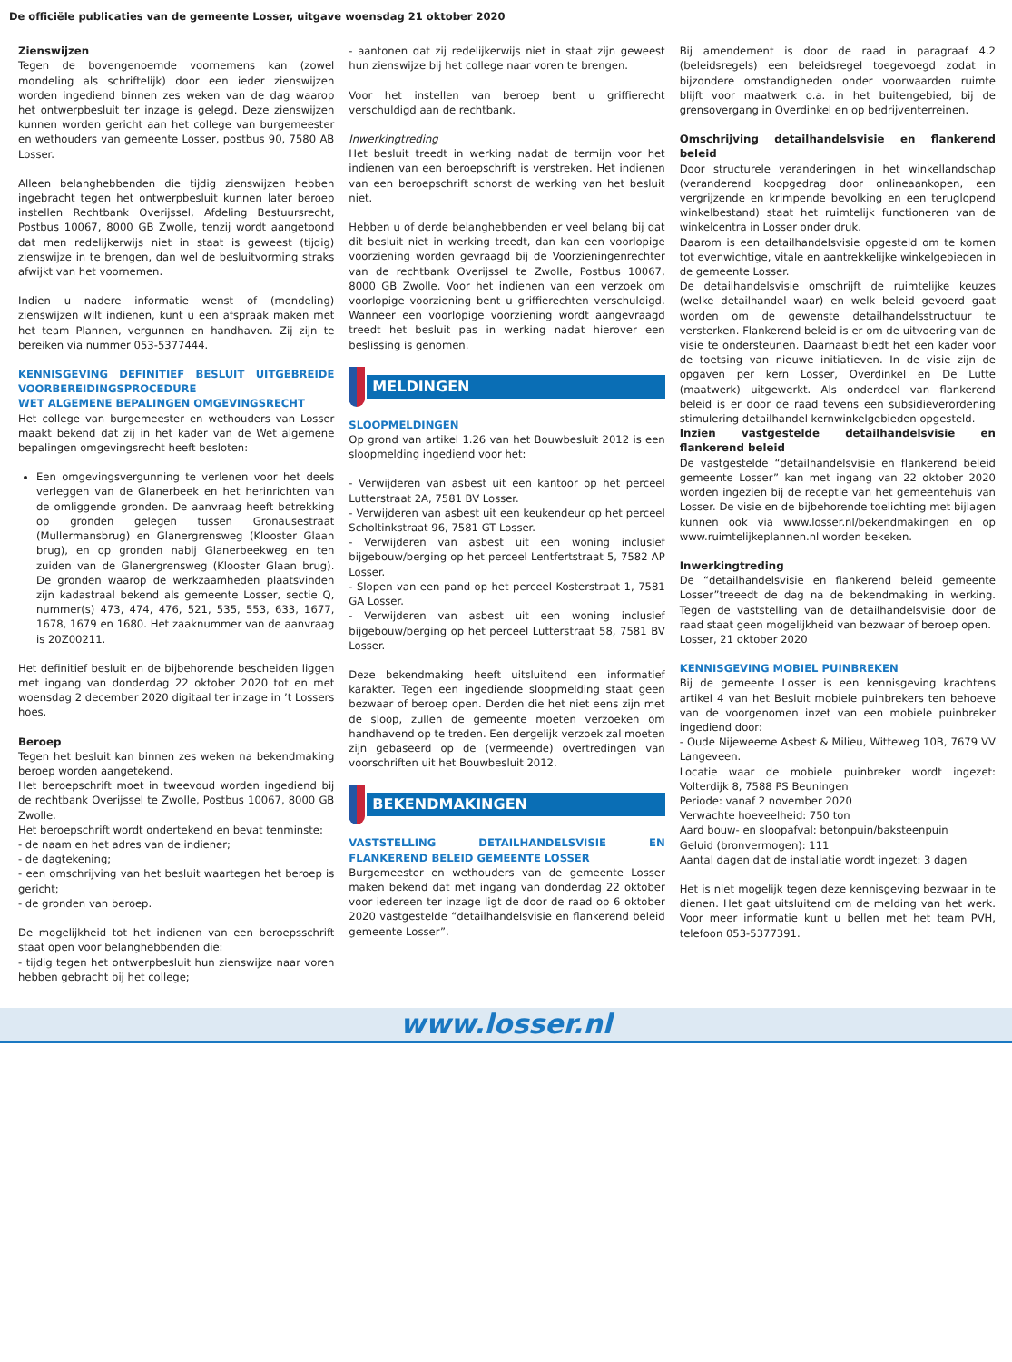De officiële publicaties van de gemeente Losser, uitgave woensdag 21 oktober 2020
Zienswijzen
Tegen de bovengenoemde voornemens kan (zowel mondeling als schriftelijk) door een ieder zienswijzen worden ingediend binnen zes weken van de dag waarop het ontwerpbesluit ter inzage is gelegd. Deze zienswijzen kunnen worden gericht aan het college van burgemeester en wethouders van gemeente Losser, postbus 90, 7580 AB Losser.
Alleen belanghebbenden die tijdig zienswijzen hebben ingebracht tegen het ontwerpbesluit kunnen later beroep instellen Rechtbank Overijssel, Afdeling Bestuursrecht, Postbus 10067, 8000 GB Zwolle, tenzij wordt aangetoond dat men redelijkerwijs niet in staat is geweest (tijdig) zienswijze in te brengen, dan wel de besluitvorming straks afwijkt van het voornemen.
Indien u nadere informatie wenst of (mondeling) zienswijzen wilt indienen, kunt u een afspraak maken met het team Plannen, vergunnen en handhaven. Zij zijn te bereiken via nummer 053-5377444.
KENNISGEVING DEFINITIEF BESLUIT UITGEBREIDE VOORBEREIDINGSPROCEDURE
WET ALGEMENE BEPALINGEN OMGEVINGSRECHT
Het college van burgemeester en wethouders van Losser maakt bekend dat zij in het kader van de Wet algemene bepalingen omgevingsrecht heeft besloten:
Een omgevingsvergunning te verlenen voor het deels verleggen van de Glanerbeek en het herinrichten van de omliggende gronden. De aanvraag heeft betrekking op gronden gelegen tussen Gronausestraat (Mullermansbrug) en Glanergrensweg (Klooster Glaan brug), en op gronden nabij Glanerbeekweg en ten zuiden van de Glanergrensweg (Klooster Glaan brug). De gronden waarop de werkzaamheden plaatsvinden zijn kadastraal bekend als gemeente Losser, sectie Q, nummer(s) 473, 474, 476, 521, 535, 553, 633, 1677, 1678, 1679 en 1680. Het zaaknummer van de aanvraag is 20Z00211.
Het definitief besluit en de bijbehorende bescheiden liggen met ingang van donderdag 22 oktober 2020 tot en met woensdag 2 december 2020 digitaal ter inzage in ’t Lossers hoes.
Beroep
Tegen het besluit kan binnen zes weken na bekendmaking beroep worden aangetekend.
Het beroepschrift moet in tweevoud worden ingediend bij de rechtbank Overijssel te Zwolle, Postbus 10067, 8000 GB Zwolle.
Het beroepschrift wordt ondertekend en bevat tenminste:
- de naam en het adres van de indiener;
- de dagtekening;
- een omschrijving van het besluit waartegen het beroep is gericht;
- de gronden van beroep.
De mogelijkheid tot het indienen van een beroepsschrift staat open voor belanghebbenden die:
- tijdig tegen het ontwerpbesluit hun zienswijze naar voren hebben gebracht bij het college;
- aantonen dat zij redelijkerwijs niet in staat zijn geweest hun zienswijze bij het college naar voren te brengen.
Voor het instellen van beroep bent u griffierecht verschuldigd aan de rechtbank.
Inwerkingtreding
Het besluit treedt in werking nadat de termijn voor het indienen van een beroepschrift is verstreken. Het indienen van een beroepschrift schorst de werking van het besluit niet.
Hebben u of derde belanghebbenden er veel belang bij dat dit besluit niet in werking treedt, dan kan een voorlopige voorziening worden gevraagd bij de Voorzieningenrechter van de rechtbank Overijssel te Zwolle, Postbus 10067, 8000 GB Zwolle. Voor het indienen van een verzoek om voorlopige voorziening bent u griffierechten verschuldigd. Wanneer een voorlopige voorziening wordt aangevraagd treedt het besluit pas in werking nadat hierover een beslissing is genomen.
MELDINGEN
SLOOPMELDINGEN
Op grond van artikel 1.26 van het Bouwbesluit 2012 is een sloopmelding ingediend voor het:
- Verwijderen van asbest uit een kantoor op het perceel Lutterstraat 2A, 7581 BV Losser.
- Verwijderen van asbest uit een keukendeur op het perceel Scholtinkstraat 96, 7581 GT Losser.
- Verwijderen van asbest uit een woning inclusief bijgebouw/berging op het perceel Lentfertstraat 5, 7582 AP Losser.
- Slopen van een pand op het perceel Kosterstraat 1, 7581 GA Losser.
- Verwijderen van asbest uit een woning inclusief bijgebouw/berging op het perceel Lutterstraat 58, 7581 BV Losser.
Deze bekendmaking heeft uitsluitend een informatief karakter. Tegen een ingediende sloopmelding staat geen bezwaar of beroep open. Derden die het niet eens zijn met de sloop, zullen de gemeente moeten verzoeken om handhavend op te treden. Een dergelijk verzoek zal moeten zijn gebaseerd op de (vermeende) overtredingen van voorschriften uit het Bouwbesluit 2012.
BEKENDMAKINGEN
VASTSTELLING DETAILHANDELSVISIE EN FLANKEREND BELEID GEMEENTE LOSSER
Burgemeester en wethouders van de gemeente Losser maken bekend dat met ingang van donderdag 22 oktober voor iedereen ter inzage ligt de door de raad op 6 oktober 2020 vastgestelde “detailhandelsvisie en flankerend beleid gemeente Losser”.
Bij amendement is door de raad in paragraaf 4.2 (beleidsregels) een beleidsregel toegevoegd zodat in bijzondere omstandigheden onder voorwaarden ruimte blijft voor maatwerk o.a. in het buitengebied, bij de grensovergang in Overdinkel en op bedrijventerreinen.
Omschrijving detailhandelsvisie en flankerend beleid
Door structurele veranderingen in het winkellandschap (veranderend koopgedrag door onlineaankopen, een vergrijzende en krimpende bevolking en een teruglopend winkelbestand) staat het ruimtelijk functioneren van de winkelcentra in Losser onder druk.
Daarom is een detailhandelsvisie opgesteld om te komen tot evenwichtige, vitale en aantrekkelijke winkelgebieden in de gemeente Losser.
De detailhandelsvisie omschrijft de ruimtelijke keuzes (welke detailhandel waar) en welk beleid gevoerd gaat worden om de gewenste detailhandelsstructuur te versterken. Flankerend beleid is er om de uitvoering van de visie te ondersteunen. Daarnaast biedt het een kader voor de toetsing van nieuwe initiatieven. In de visie zijn de opgaven per kern Losser, Overdinkel en De Lutte (maatwerk) uitgewerkt. Als onderdeel van flankerend beleid is er door de raad tevens een subsidieverordening stimulering detailhandel kernwinkelgebieden opgesteld.
Inzien vastgestelde detailhandelsvisie en flankerend beleid
De vastgestelde “detailhandelsvisie en flankerend beleid gemeente Losser” kan met ingang van 22 oktober 2020 worden ingezien bij de receptie van het gemeentehuis van Losser. De visie en de bijbehorende toelichting met bijlagen kunnen ook via www.losser.nl/bekendmakingen en op www.ruimtelijkeplannen.nl worden bekeken.
Inwerkingtreding
De “detailhandelsvisie en flankerend beleid gemeente Losser”treeedt de dag na de bekendmaking in werking. Tegen de vaststelling van de detailhandelsvisie door de raad staat geen mogelijkheid van bezwaar of beroep open.
Losser, 21 oktober 2020
KENNISGEVING MOBIEL PUINBREKEN
Bij de gemeente Losser is een kennisgeving krachtens artikel 4 van het Besluit mobiele puinbrekers ten behoeve van de voorgenomen inzet van een mobiele puinbreker ingediend door:
- Oude Nijeweeme Asbest & Milieu, Witteweg 10B, 7679 VV Langeveen.
Locatie waar de mobiele puinbreker wordt ingezet: Volterdijk 8, 7588 PS Beuningen
Periode: vanaf 2 november 2020
Verwachte hoeveelheid: 750 ton
Aard bouw- en sloopafval: betonpuin/baksteenpuin
Geluid (bronvermogen): 111
Aantal dagen dat de installatie wordt ingezet: 3 dagen
Het is niet mogelijk tegen deze kennisgeving bezwaar in te dienen. Het gaat uitsluitend om de melding van het werk. Voor meer informatie kunt u bellen met het team PVH, telefoon 053-5377391.
www.losser.nl